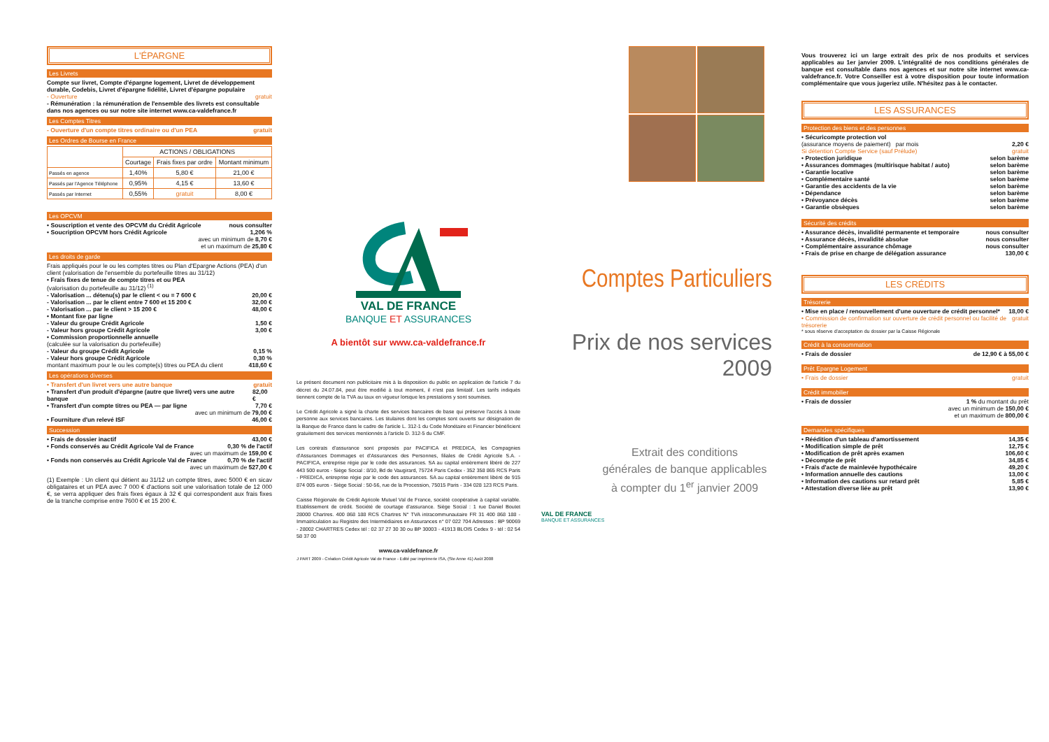L'ÉPARGNE
Les Livrets
Compte sur livret, Compte d'épargne logement, Livret de développement durable, Codebis, Livret d'épargne fidélité, Livret d'épargne populaire
- Ouverture gratuit
- Rémunération : la rémunération de l'ensemble des livrets est consultable dans nos agences ou sur notre site internet www.ca-valdefrance.fr
Les Comptes Titres
- Ouverture d'un compte titres ordinaire ou d'un PEA gratuit
Les Ordres de Bourse en France
| | ACTIONS / OBLIGATIONS | | |
| --- | --- | --- | --- |
| | Courtage | Frais fixes par ordre | Montant minimum |
| Passés en agence | 1,40% | 5,80 € | 21,00 € |
| Passés par l'Agence Téléphone | 0,95% | 4,15 € | 13,60 € |
| Passés par Internet | 0,55% | gratuit | 8,00 € |
Les OPCVM
• Souscription et vente des OPCVM du Crédit Agricole nous consulter
• Soucription OPCVM hors Crédit Agricole 1,206 %
avec un minimum de 8,70 €
et un maximum de 25,80 €
Les droits de garde
Frais appliqués pour le ou les comptes titres ou Plan d'Epargne Actions (PEA) d'un client (valorisation de l'ensemble du portefeuille titres au 31/12)
• Frais fixes de tenue de compte titres et ou PEA
(valorisation du portefeuille au 31/12) <sup>(1)</sup>
- Valorisation ... détenu(s) par le client < ou = 7 600 € 20,00 €
- Valorisation ... par le client entre 7 600 et 15 200 € 32,00 €
- Valorisation ... par le client > 15 200 € 48,00 €
• Montant fixe par ligne
- Valeur du groupe Crédit Agricole 1,50 €
- Valeur hors groupe Crédit Agricole 3,00 €
• Commission proportionnelle annuelle
(calculée sur la valorisation du portefeuille)
- Valeur du groupe Crédit Agricole 0,15 %
- Valeur hors groupe Crédit Agricole 0,30 %
montant maximum pour le ou les compte(s) titres ou PEA du client 418,60 €
Les opérations diverses
• Transfert d'un livret vers une autre banque gratuit
• Transfert d'un produit d'épargne (autre que livret) vers une autre banque 82,00 €
• Transfert d'un compte titres ou PEA — par ligne 7,70 €
avec un minimum de 79,00 €
• Fourniture d'un relevé ISF 46,00 €
Succession
• Frais de dossier inactif 43,00 €
• Fonds conservés au Crédit Agricole Val de France 0,30 % de l'actif
avec un maximum de 159,00 €
• Fonds non conservés au Crédit Agricole Val de France 0,70 % de l'actif
avec un maximum de 527,00 €
(1) Exemple : Un client qui détient au 31/12 un compte titres, avec 5000 € en sicav obligataires et un PEA avec 7 000 € d'actions soit une valorisation totale de 12 000 €, se verra appliquer des frais fixes égaux à 32 € qui correspondent aux frais fixes de la tranche comprise entre 7600 € et 15 200 €.
VAL DE FRANCE
BANQUE ET ASSURANCES
A bientôt sur www.ca-valdefrance.fr
Le présent document non publicitaire mis à la disposition du public en application de l'article 7 du décret du 24.07.84, peut être modifié à tout moment, il n'est pas limitatif. Les tarifs indiqués tiennent compte de la TVA au taux en vigueur lorsque les prestations y sont soumises.
Le Crédit Agricole a signé la charte des services bancaires de base qui préserve l'accès à toute personne aux services bancaires. Les titulaires dont les comptes sont ouverts sur désignation de la Banque de France dans le cadre de l'article L. 312-1 du Code Monétaire et Financier bénéficient gratuitement des services mentionnés à l'article D. 312-5 du CMF.
Les contrats d'assurance sont proposés par PACIFICA et PREDICA, les Compagnies d'Assurances Dommages et d'Assurances des Personnes, filiales de Crédit Agricole S.A. - PACIFICA, entreprise régie par le code des assurances. SA au capital entièrement libéré de 227 443 500 euros - Siège Social : 8/10, Bd de Vaugirard, 75724 Paris Cedex - 352 358 865 RCS Paris - PREDICA, entreprise régie par le code des assurances. SA au capital entièrement libéré de 915 874 005 euros - Siège Social : 50-56, rue de la Procession, 75015 Paris - 334 028 123 RCS Paris.
Caisse Régionale de Crédit Agricole Mutuel Val de France, société coopérative à capital variable. Etablissement de crédit. Société de courtage d'assurance. Siège Social : 1 rue Daniel Boutet 28000 Chartres. 400 868 188 RCS Chartres N° TVA intracommunautaire FR 31 400 868 188 - Immatriculation au Registre des Intermédiaires en Assurances n° 07 022 704 Adresses : BP 90069 - 28002 CHARTRES Cedex tél : 02 37 27 30 30 ou BP 30003 - 41913 BLOIS Cedex 9 - tél : 02 54 58 37 00
www.ca-valdefrance.fr
J PART 2009 - Création Crédit Agricole Val de France - Edité par imprimerie ISA, (Ste Anne 41) Août 2008
Comptes Particuliers
Prix de nos services 2009
Extrait des conditions
générales de banque applicables
à compter du 1<sup>er</sup> janvier 2009
VAL DE FRANCE
BANQUE ET ASSURANCES
Vous trouverez ici un large extrait des prix de nos produits et services applicables au 1er janvier 2009. L'intégralité de nos conditions générales de banque est consultable dans nos agences et sur notre site internet www.ca-valdefrance.fr. Votre Conseiller est à votre disposition pour toute information complémentaire que vous jugeriez utile. N'hésitez pas à le contacter.
LES ASSURANCES
Protection des biens et des personnes
• Sécuricompte protection vol
(assurance moyens de paiement) par mois 2,20 €
Si détention Compte Service (sauf Prélude) gratuit
• Protection juridique selon barème
• Assurances dommages (multirisque habitat / auto) selon barème
• Garantie locative selon barème
• Complémentaire santé selon barème
• Garantie des accidents de la vie selon barème
• Dépendance selon barème
• Prévoyance décès selon barème
• Garantie obsèques selon barème
Sécurité des crédits
• Assurance décès, invalidité permanente et temporaire nous consulter
• Assurance décès, invalidité absolue nous consulter
• Complémentaire assurance chômage nous consulter
• Frais de prise en charge de délégation assurance 130,00 €
LES CRÉDITS
Trésorerie
• Mise en place / renouvellement d'une ouverture de crédit personnel* 18,00 €
• Commission de confirmation sur ouverture de crédit personnel ou facilité de trésorerie gratuit
* sous réserve d'acceptation du dossier par la Caisse Régionale
Crédit à la consommation
• Frais de dossier de 12,90 € à 55,00 €
Prêt Epargne Logement
• Frais de dossier gratuit
Crédit immobilier
• Frais de dossier 1 % du montant du prêt
avec un minimum de 150,00 €
et un maximum de 800,00 €
Demandes spécifiques
• Réédition d'un tableau d'amortissement 14,35 €
• Modification simple de prêt 12,75 €
• Modification de prêt après examen 106,60 €
• Décompte de prêt 34,85 €
• Frais d'acte de mainlevée hypothécaire 49,20 €
• Information annuelle des cautions 13,00 €
• Information des cautions sur retard prêt 5,85 €
• Attestation diverse liée au prêt 13,90 €